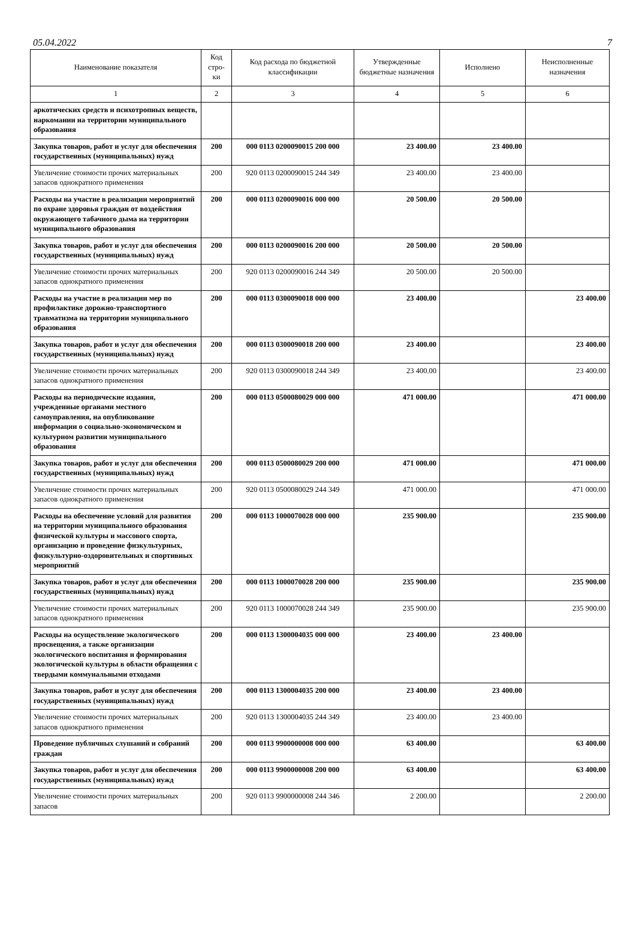05.04.2022 7
| Наименование показателя | Код стро-ки | Код расхода по бюджетной классификации | Утвержденные бюджетные назначения | Исполнено | Неисполненные назначения |
| --- | --- | --- | --- | --- | --- |
| 1 | 2 | 3 | 4 | 5 | 6 |
| аркотических средств и психотропных веществ, наркомании на территории муниципального образования | | | | | |
| Закупка товаров, работ и услуг для обеспечения государственных (муниципальных) нужд | 200 | 000 0113 0200090015 200 000 | 23 400.00 | 23 400.00 | |
| Увеличение стоимости прочих материальных запасов однократного применения | 200 | 920 0113 0200090015 244 349 | 23 400.00 | 23 400.00 | |
| Расходы на участие в реализации мероприятий по охране здоровья граждан от воздействия окружающего табачного дыма на территории муниципального образования | 200 | 000 0113 0200090016 000 000 | 20 500.00 | 20 500.00 | |
| Закупка товаров, работ и услуг для обеспечения государственных (муниципальных) нужд | 200 | 000 0113 0200090016 200 000 | 20 500.00 | 20 500.00 | |
| Увеличение стоимости прочих материальных запасов однократного применения | 200 | 920 0113 0200090016 244 349 | 20 500.00 | 20 500.00 | |
| Расходы на участие в реализации мер по профилактике дорожно-транспортного травматизма на территории муниципального образования | 200 | 000 0113 0300090018 000 000 | 23 400.00 | | 23 400.00 |
| Закупка товаров, работ и услуг для обеспечения государственных (муниципальных) нужд | 200 | 000 0113 0300090018 200 000 | 23 400.00 | | 23 400.00 |
| Увеличение стоимости прочих материальных запасов однократного применения | 200 | 920 0113 0300090018 244 349 | 23 400.00 | | 23 400.00 |
| Расходы на периодические издания, учрежденные органами местного самоуправления, на опубликование информации о социально-экономическом и культурном развитии муниципального образования | 200 | 000 0113 0500080029 000 000 | 471 000.00 | | 471 000.00 |
| Закупка товаров, работ и услуг для обеспечения государственных (муниципальных) нужд | 200 | 000 0113 0500080029 200 000 | 471 000.00 | | 471 000.00 |
| Увеличение стоимости прочих материальных запасов однократного применения | 200 | 920 0113 0500080029 244 349 | 471 000.00 | | 471 000.00 |
| Расходы на обеспечение условий для развития на территории муниципального образования физической культуры и массового спорта, организацию и проведение физкультурных, физкультурно-оздоровительных и спортивных мероприятий | 200 | 000 0113 1000070028 000 000 | 235 900.00 | | 235 900.00 |
| Закупка товаров, работ и услуг для обеспечения государственных (муниципальных) нужд | 200 | 000 0113 1000070028 200 000 | 235 900.00 | | 235 900.00 |
| Увеличение стоимости прочих материальных запасов однократного применения | 200 | 920 0113 1000070028 244 349 | 235 900.00 | | 235 900.00 |
| Расходы на осуществление экологического просвещения, а также организации экологического воспитания и формирования экологической культуры в области обращения с твердыми коммунальными отходами | 200 | 000 0113 1300004035 000 000 | 23 400.00 | 23 400.00 | |
| Закупка товаров, работ и услуг для обеспечения государственных (муниципальных) нужд | 200 | 000 0113 1300004035 200 000 | 23 400.00 | 23 400.00 | |
| Увеличение стоимости прочих материальных запасов однократного применения | 200 | 920 0113 1300004035 244 349 | 23 400.00 | 23 400.00 | |
| Проведение публичных слушаний и собраний граждан | 200 | 000 0113 9900000008 000 000 | 63 400.00 | | 63 400.00 |
| Закупка товаров, работ и услуг для обеспечения государственных (муниципальных) нужд | 200 | 000 0113 9900000008 200 000 | 63 400.00 | | 63 400.00 |
| Увеличение стоимости прочих материальных запасов | 200 | 920 0113 9900000008 244 346 | 2 200.00 | | 2 200.00 |